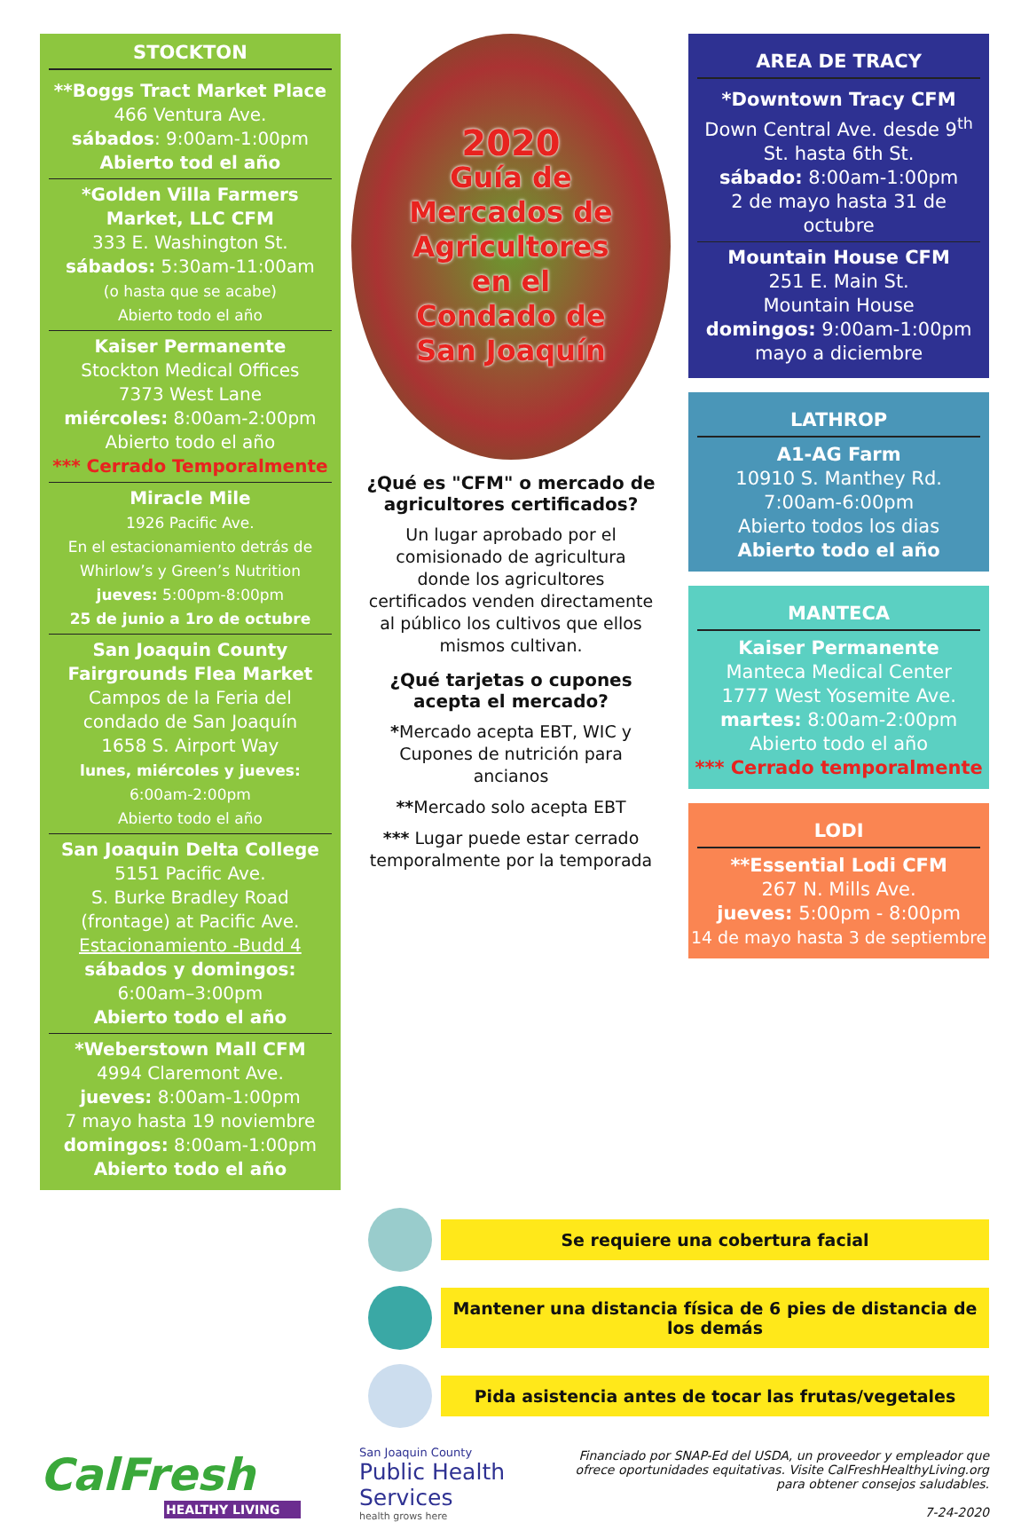STOCKTON
**Boggs Tract Market Place
466 Ventura Ave.
sábados: 9:00am-1:00pm
Abierto tod el año
*Golden Villa Farmers Market, LLC CFM
333 E. Washington St.
sábados: 5:30am-11:00am
(o hasta que se acabe)
Abierto todo el año
Kaiser Permanente
Stockton Medical Offices
7373 West Lane
miércoles: 8:00am-2:00pm
Abierto todo el año
*** Cerrado Temporalmente
Miracle Mile
1926 Pacific Ave.
En el estacionamiento detrás de Whirlow’s y Green’s Nutrition
jueves: 5:00pm-8:00pm
25 de junio a 1ro de octubre
San Joaquin County Fairgrounds Flea Market
Campos de la Feria del condado de San Joaquín
1658 S. Airport Way
lunes, miércoles y jueves:
6:00am-2:00pm
Abierto todo el año
San Joaquin Delta College
5151 Pacific Ave.
S. Burke Bradley Road (frontage) at Pacific Ave.
Estacionamiento -Budd 4
sábados y domingos:
6:00am–3:00pm
Abierto todo el año
*Weberstown Mall CFM
4994 Claremont Ave.
jueves: 8:00am-1:00pm
7 mayo hasta 19 noviembre
domingos: 8:00am-1:00pm
Abierto todo el año
2020
Guía de
Mercados de
Agricultores
en el
Condado de
San Joaquín
¿Qué es "CFM" o mercado de agricultores certificados?
Un lugar aprobado por el comisionado de agricultura donde los agricultores certificados venden directamente al público los cultivos que ellos mismos cultivan.
¿Qué tarjetas o cupones acepta el mercado?
*Mercado acepta EBT, WIC y Cupones de nutrición para ancianos
**Mercado solo acepta EBT
*** Lugar puede estar cerrado temporalmente por la temporada
AREA DE TRACY
*Downtown Tracy CFM
Down Central Ave. desde 9<sup>th</sup> St. hasta 6th St.
sábado: 8:00am-1:00pm
2 de mayo hasta 31 de octubre
Mountain House CFM
251 E. Main St.
Mountain House
domingos: 9:00am-1:00pm
mayo a diciembre
LATHROP
A1-AG Farm
10910 S. Manthey Rd.
7:00am-6:00pm
Abierto todos los dias
Abierto todo el año
MANTECA
Kaiser Permanente
Manteca Medical Center
1777 West Yosemite Ave.
martes: 8:00am-2:00pm
Abierto todo el año
*** Cerrado temporalmente
LODI
**Essential Lodi CFM
267 N. Mills Ave.
jueves: 5:00pm - 8:00pm
14 de mayo hasta 3 de septiembre
Se requiere una cobertura facial
Mantener una distancia física de 6 pies de distancia de los demás
Pida asistencia antes de tocar las frutas/vegetales
CalFresh
HEALTHY LIVING
San Joaquin County
Public Health Services
health grows here
Financiado por SNAP-Ed del USDA, un proveedor y empleador que ofrece oportunidades equitativas. Visite CalFreshHealthyLiving.org para obtener consejos saludables.
7-24-2020